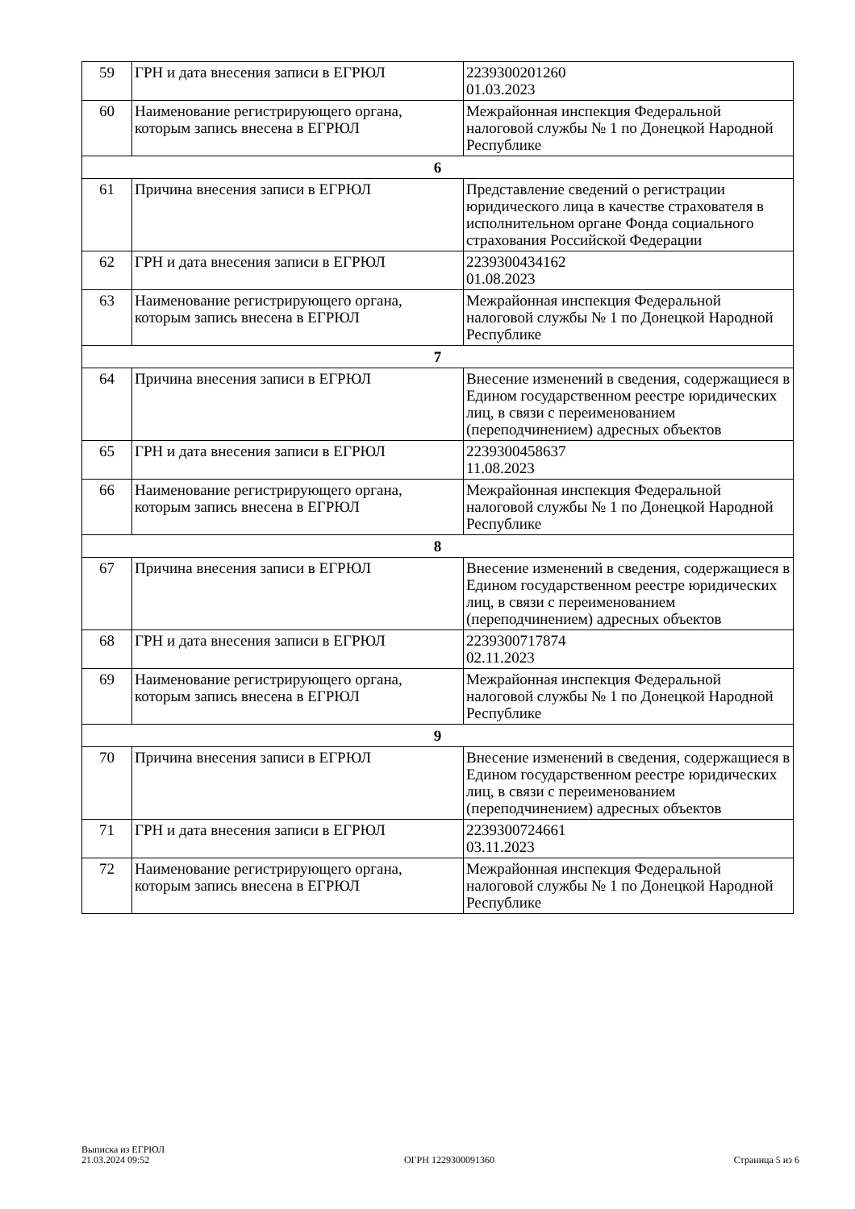| 59 | ГРН и дата внесения записи в ЕГРЮЛ | 2239300201260 01.03.2023 |
| 60 | Наименование регистрирующего органа, которым запись внесена в ЕГРЮЛ | Межрайонная инспекция Федеральной налоговой службы № 1 по Донецкой Народной Республике |
| 6 | | |
| 61 | Причина внесения записи в ЕГРЮЛ | Представление сведений о регистрации юридического лица в качестве страхователя в исполнительном органе Фонда социального страхования Российской Федерации |
| 62 | ГРН и дата внесения записи в ЕГРЮЛ | 2239300434162 01.08.2023 |
| 63 | Наименование регистрирующего органа, которым запись внесена в ЕГРЮЛ | Межрайонная инспекция Федеральной налоговой службы № 1 по Донецкой Народной Республике |
| 7 | | |
| 64 | Причина внесения записи в ЕГРЮЛ | Внесение изменений в сведения, содержащиеся в Едином государственном реестре юридических лиц, в связи с переименованием (переподчинением) адресных объектов |
| 65 | ГРН и дата внесения записи в ЕГРЮЛ | 2239300458637 11.08.2023 |
| 66 | Наименование регистрирующего органа, которым запись внесена в ЕГРЮЛ | Межрайонная инспекция Федеральной налоговой службы № 1 по Донецкой Народной Республике |
| 8 | | |
| 67 | Причина внесения записи в ЕГРЮЛ | Внесение изменений в сведения, содержащиеся в Едином государственном реестре юридических лиц, в связи с переименованием (переподчинением) адресных объектов |
| 68 | ГРН и дата внесения записи в ЕГРЮЛ | 2239300717874 02.11.2023 |
| 69 | Наименование регистрирующего органа, которым запись внесена в ЕГРЮЛ | Межрайонная инспекция Федеральной налоговой службы № 1 по Донецкой Народной Республике |
| 9 | | |
| 70 | Причина внесения записи в ЕГРЮЛ | Внесение изменений в сведения, содержащиеся в Едином государственном реестре юридических лиц, в связи с переименованием (переподчинением) адресных объектов |
| 71 | ГРН и дата внесения записи в ЕГРЮЛ | 2239300724661 03.11.2023 |
| 72 | Наименование регистрирующего органа, которым запись внесена в ЕГРЮЛ | Межрайонная инспекция Федеральной налоговой службы № 1 по Донецкой Народной Республике |
Выписка из ЕГРЮЛ
21.03.2024 09:52
ОГРН 1229300091360
Страница 5 из 6